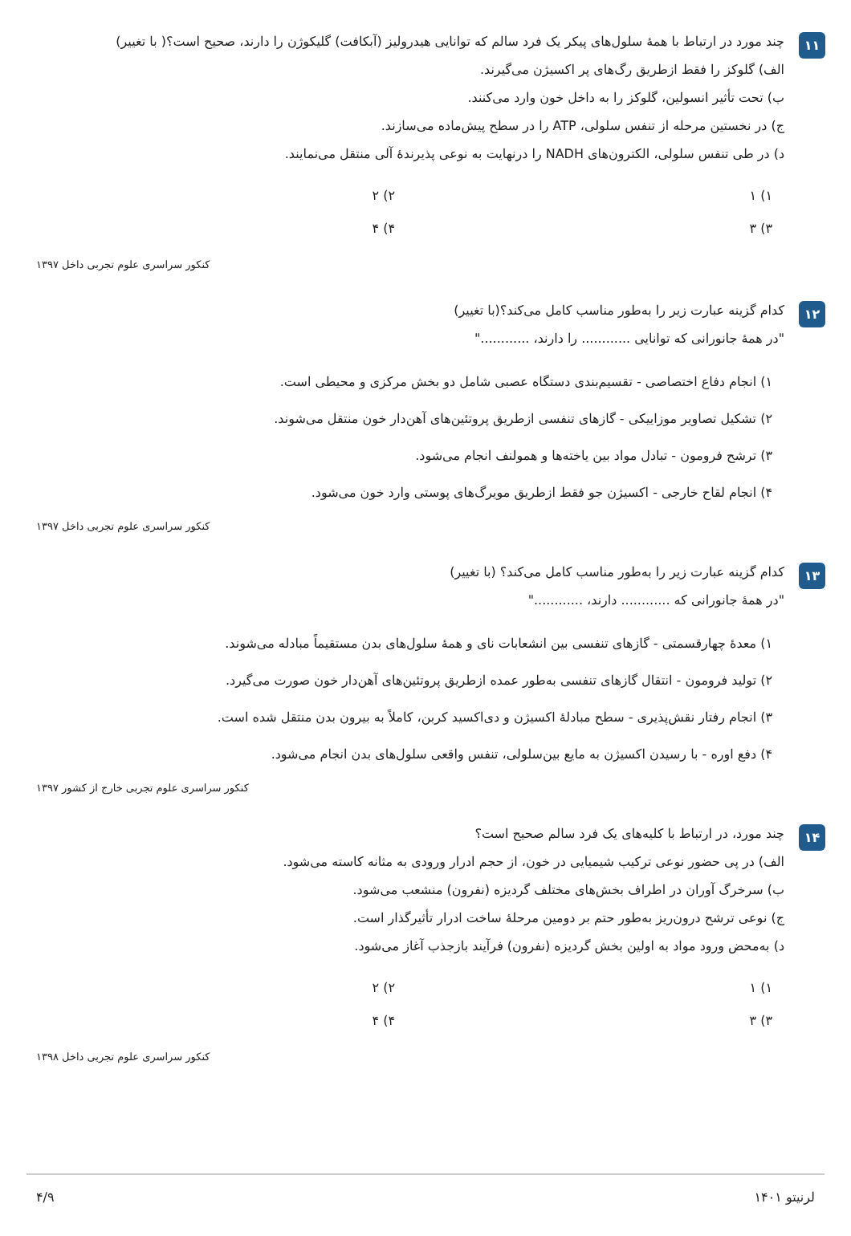۱۱
چند مورد در ارتباط با همهٔ سلول‌های پیکر یک فرد سالم که توانایی هیدرولیز (آبکافت) گلیکوژن را دارند، صحیح است؟( با تغییر)
الف) گلوکز را فقط ازطریق رگ‌های پر اکسیژن می‌گیرند.
ب) تحت تأثیر انسولین، گلوکز را به داخل خون وارد می‌کنند.
ج) در نخستین مرحله از تنفس سلولی، ATP را در سطح پیش‌ماده می‌سازند.
د) در طی تنفس سلولی، الکترون‌های NADH را درنهایت به نوعی پذیرندهٔ آلی منتقل می‌نمایند.
۱) ۱
۲) ۲
۳) ۳
۴) ۴
کنکور سراسری علوم تجربی داخل ۱۳۹۷
۱۲
کدام گزینه عبارت زیر را به‌طور مناسب کامل می‌کند؟(با تغییر)
"در همهٔ جانورانی که توانایی ............ را دارند، ............"
۱) انجام دفاع اختصاصی - تقسیم‌بندی دستگاه عصبی شامل دو بخش مرکزی و محیطی است.
۲) تشکیل تصاویر موزاییکی - گازهای تنفسی ازطریق پروتئین‌های آهن‌دار خون منتقل می‌شوند.
۳) ترشح فرومون - تبادل مواد بین یاخته‌ها و همولنف انجام می‌شود.
۴) انجام لقاح خارجی - اکسیژن جو فقط ازطریق مویرگ‌های پوستی وارد خون می‌شود.
کنکور سراسری علوم تجربی داخل ۱۳۹۷
۱۳
کدام گزینه عبارت زیر را به‌طور مناسب کامل می‌کند؟ (با تغییر)
"در همهٔ جانورانی که ............ دارند، ............"
۱) معدهٔ چهارقسمتی - گازهای تنفسی بین انشعابات نای و همهٔ سلول‌های بدن مستقیماً مبادله می‌شوند.
۲) تولید فرومون - انتقال گازهای تنفسی به‌طور عمده ازطریق پروتئین‌های آهن‌دار خون صورت می‌گیرد.
۳) انجام رفتار نقش‌پذیری - سطح مبادلهٔ اکسیژن و دی‌اکسید کربن، کاملاً به بیرون بدن منتقل شده است.
۴) دفع اوره - با رسیدن اکسیژن به مایع بین‌سلولی، تنفس واقعی سلول‌های بدن انجام می‌شود.
کنکور سراسری علوم تجربی خارج از کشور ۱۳۹۷
۱۴
چند مورد، در ارتباط با کلیه‌های یک فرد سالم صحیح است؟
الف) در پی حضور نوعی ترکیب شیمیایی در خون، از حجم ادرار ورودی به مثانه کاسته می‌شود.
ب) سرخرگ آوران در اطراف بخش‌های مختلف گردیزه (نفرون) منشعب می‌شود.
ج) نوعی ترشح درون‌ریز به‌طور حتم بر دومین مرحلهٔ ساخت ادرار تأثیرگذار است.
د) به‌محض ورود مواد به اولین بخش گردیزه (نفرون) فرآیند بازجذب آغاز می‌شود.
۱) ۱
۲) ۲
۳) ۳
۴) ۴
کنکور سراسری علوم تجربی داخل ۱۳۹۸
لرنیتو ۱۴۰۱ ۴/۹